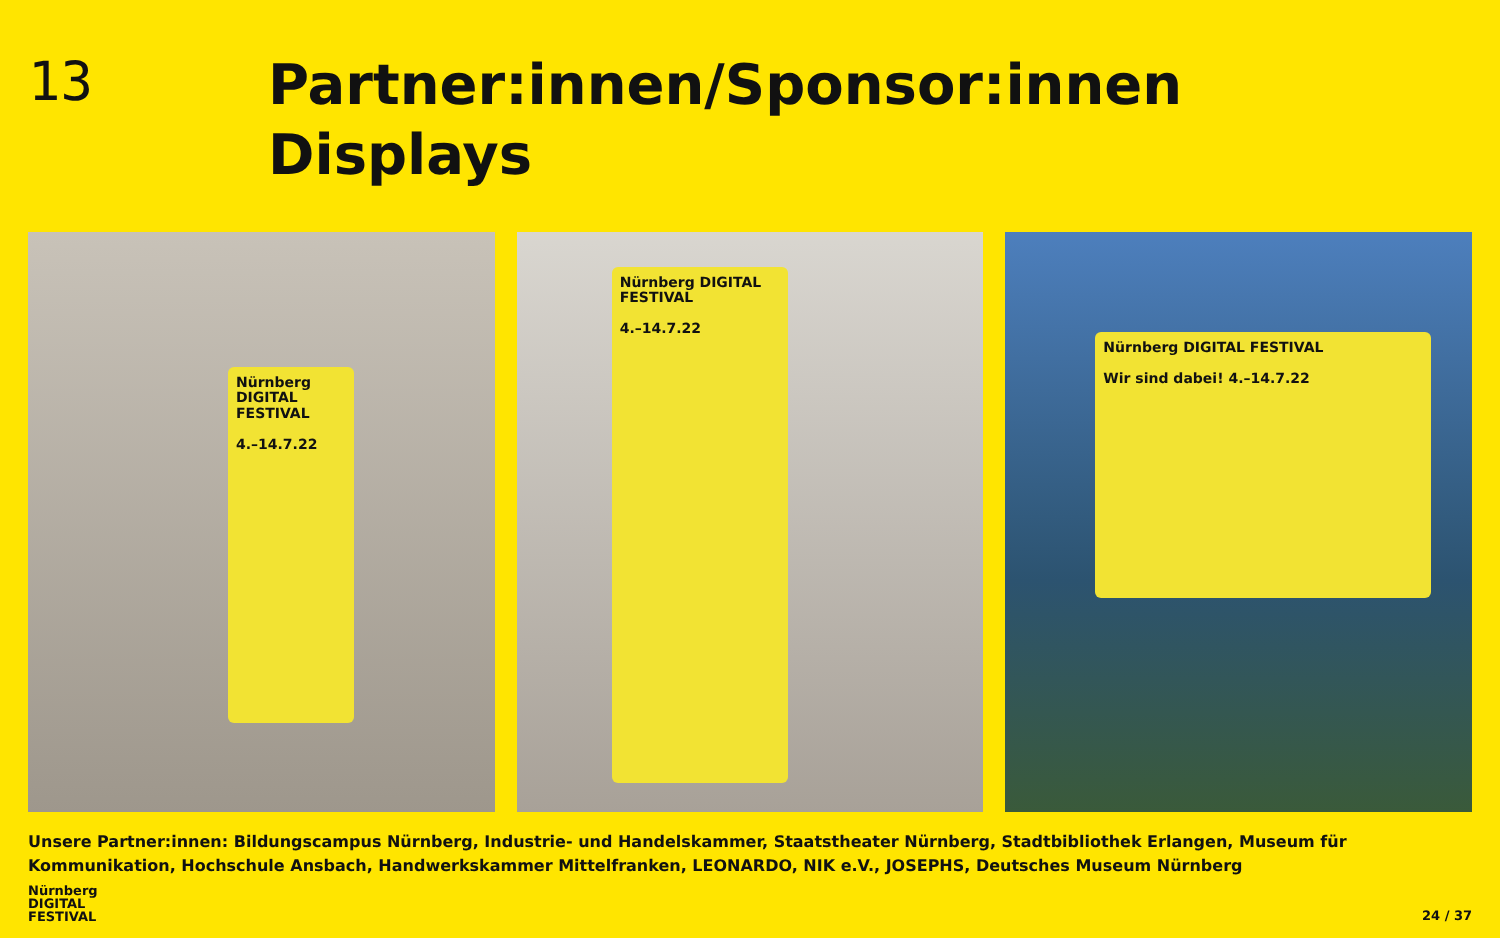13
Partner:innen/Sponsor:innen
Displays
Nürnberg DIGITAL FESTIVAL
4.–14.7.22
Nürnberg DIGITAL FESTIVAL
4.–14.7.22
Nürnberg DIGITAL FESTIVAL
Wir sind dabei! 4.–14.7.22
Unsere Partner:innen: Bildungscampus Nürnberg, Industrie- und Handelskammer, Staatstheater Nürnberg, Stadtbibliothek Erlangen, Museum für Kommunikation, Hochschule Ansbach, Handwerkskammer Mittelfranken, LEONARDO, NIK e.V., JOSEPHS, Deutsches Museum Nürnberg
Nürnberg
DIGITAL
FESTIVAL
24 / 37